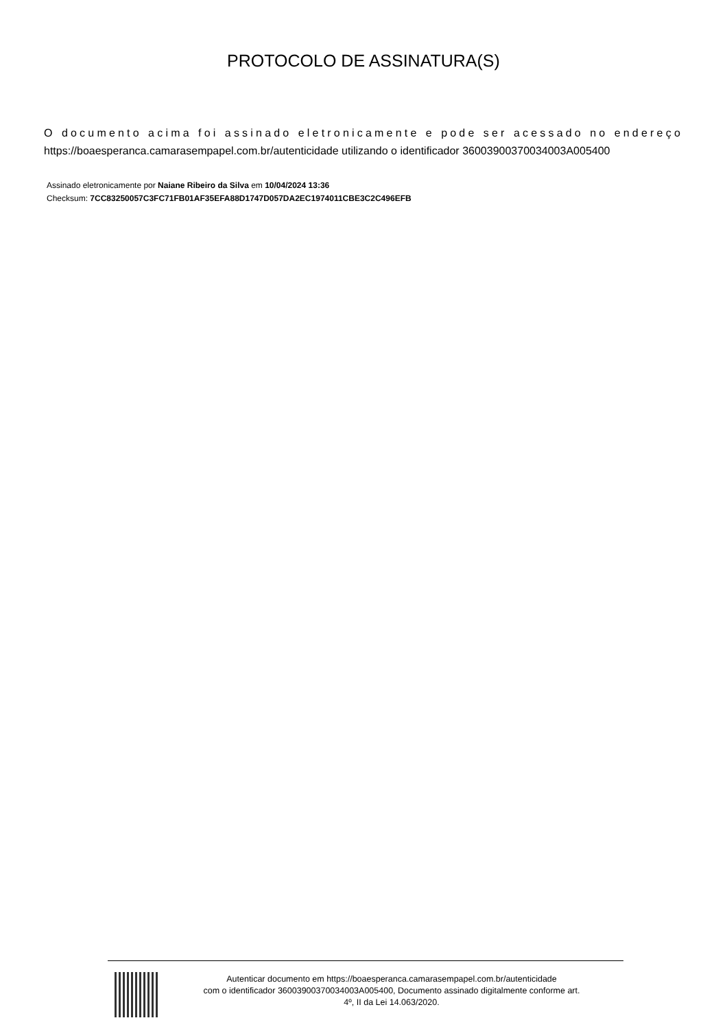PROTOCOLO DE ASSINATURA(S)
O documento acima foi assinado eletronicamente e pode ser acessado no endereço https://boaesperanca.camarasempapel.com.br/autenticidade utilizando o identificador 36003900370034003A005400
Assinado eletronicamente por Naiane Ribeiro da Silva em 10/04/2024 13:36
Checksum: 7CC83250057C3FC71FB01AF35EFA88D1747D057DA2EC1974011CBE3C2C496EFB
Autenticar documento em https://boaesperanca.camarasempapel.com.br/autenticidade
com o identificador 36003900370034003A005400, Documento assinado digitalmente conforme art.
4º, II da Lei 14.063/2020.